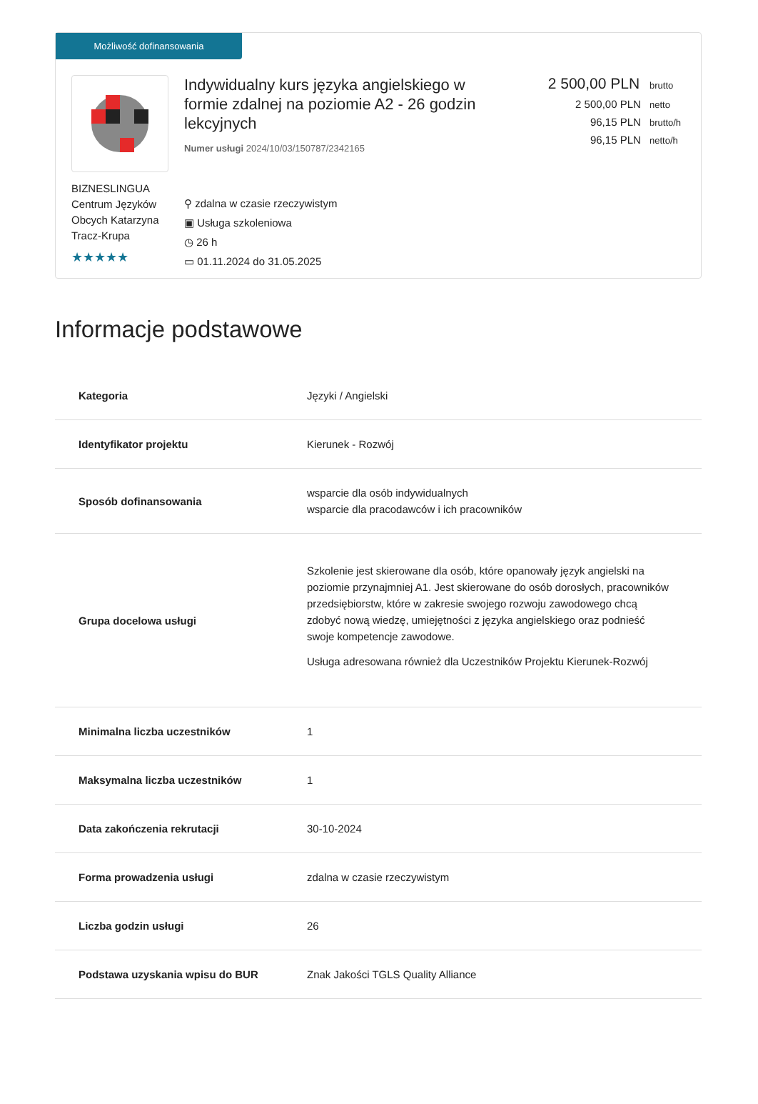Możliwość dofinansowania
BIZNESLINGUA Centrum Języków Obcych Katarzyna Tracz-Krupa
★★★★★
Indywidualny kurs języka angielskiego w formie zdalnej na poziomie A2 - 26 godzin lekcyjnych
Numer usługi 2024/10/03/150787/2342165
⚲ zdalna w czasie rzeczywistym
▣ Usługa szkoleniowa
◷ 26 h
▭ 01.11.2024 do 31.05.2025
2 500,00 PLN brutto
2 500,00 PLN netto
96,15 PLN brutto/h
96,15 PLN netto/h
Informacje podstawowe
| Kategoria | Języki / Angielski |
| Identyfikator projektu | Kierunek - Rozwój |
| Sposób dofinansowania | wsparcie dla osób indywidualnych wsparcie dla pracodawców i ich pracowników |
| Grupa docelowa usługi | Szkolenie jest skierowane dla osób, które opanowały język angielski na poziomie przynajmniej A1. Jest skierowane do osób dorosłych, pracowników przedsiębiorstw, które w zakresie swojego rozwoju zawodowego chcą zdobyć nową wiedzę, umiejętności z języka angielskiego oraz podnieść swoje kompetencje zawodowe. Usługa adresowana również dla Uczestników Projektu Kierunek-Rozwój |
| Minimalna liczba uczestników | 1 |
| Maksymalna liczba uczestników | 1 |
| Data zakończenia rekrutacji | 30-10-2024 |
| Forma prowadzenia usługi | zdalna w czasie rzeczywistym |
| Liczba godzin usługi | 26 |
| Podstawa uzyskania wpisu do BUR | Znak Jakości TGLS Quality Alliance |